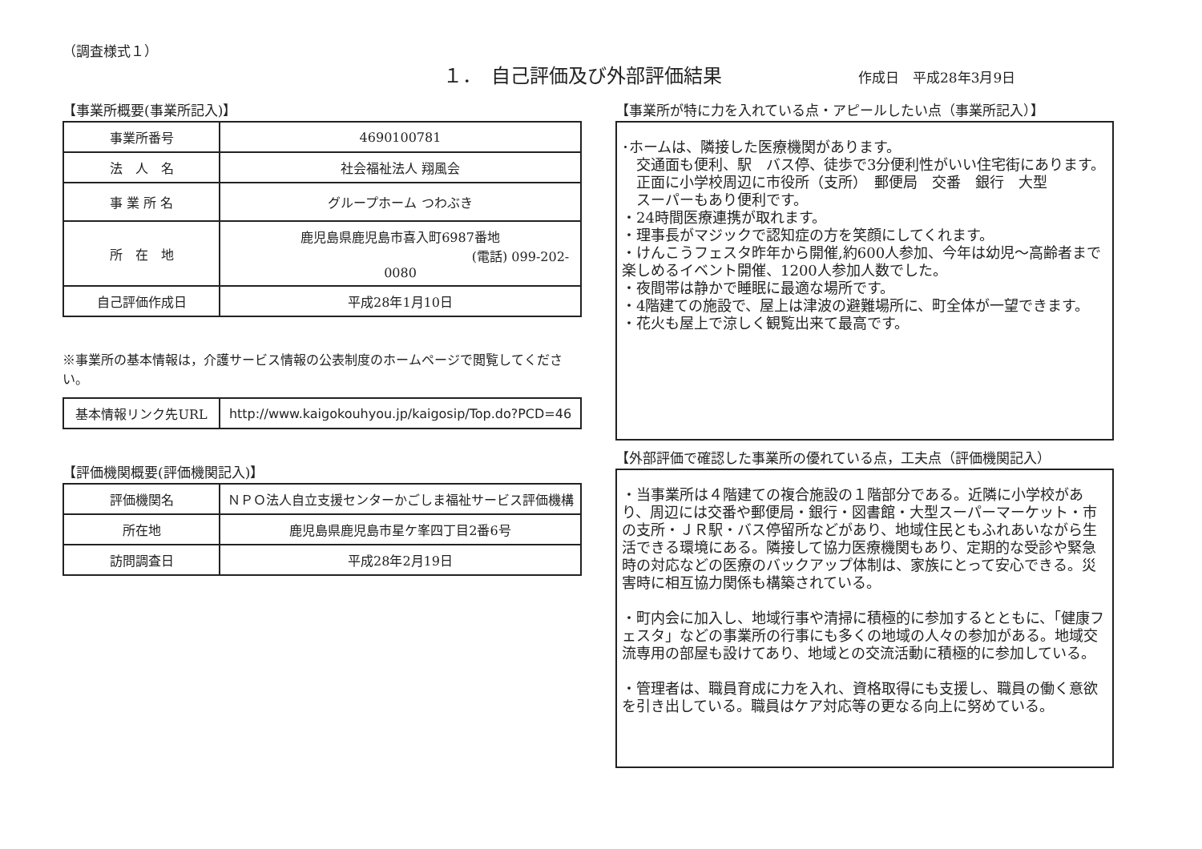（調査様式１）
１．　自己評価及び外部評価結果
作成日　平成28年3月9日
【事業所概要(事業所記入)】
| 事業所番号 | 4690100781 |
| 法 人 名 | 社会福祉法人 翔風会 |
| 事 業 所 名 | グループホーム つわぶき |
| 所 在 地 | 鹿児島県鹿児島市喜入町6987番地 (電話) 099-202-0080 |
| 自己評価作成日 | 平成28年1月10日 |
※事業所の基本情報は，介護サービス情報の公表制度のホームページで閲覧してください。
| 基本情報リンク先URL | http://www.kaigokouhyou.jp/kaigosip/Top.do?PCD=46 |
【評価機関概要(評価機関記入)】
| 評価機関名 | ＮＰＯ法人自立支援センターかごしま福祉サービス評価機構 |
| 所在地 | 鹿児島県鹿児島市星ケ峯四丁目2番6号 |
| 訪問調査日 | 平成28年2月19日 |
【事業所が特に力を入れている点・アピールしたい点（事業所記入）】
･ホームは、隣接した医療機関があります。
　交通面も便利、駅　バス停、徒歩で3分便利性がいい住宅街にあります。
　正面に小学校周辺に市役所（支所）　郵便局　交番　銀行　大型
　スーパーもあり便利です。
・24時間医療連携が取れます。
・理事長がマジックで認知症の方を笑顔にしてくれます。
・けんこうフェスタ昨年から開催,約600人参加、今年は幼児～高齢者まで楽しめるイベント開催、1200人参加人数でした。
・夜間帯は静かで睡眠に最適な場所です。
・4階建ての施設で、屋上は津波の避難場所に、町全体が一望できます。
・花火も屋上で涼しく観覧出来て最高です。
【外部評価で確認した事業所の優れている点，工夫点（評価機関記入）
・当事業所は４階建ての複合施設の１階部分である。近隣に小学校があり、周辺には交番や郵便局・銀行・図書館・大型スーパーマーケット・市の支所・ＪＲ駅・バス停留所などがあり、地域住民ともふれあいながら生活できる環境にある。隣接して協力医療機関もあり、定期的な受診や緊急時の対応などの医療のバックアップ体制は、家族にとって安心できる。災害時に相互協力関係も構築されている。
・町内会に加入し、地域行事や清掃に積極的に参加するとともに、「健康フェスタ」などの事業所の行事にも多くの地域の人々の参加がある。地域交流専用の部屋も設けてあり、地域との交流活動に積極的に参加している。
・管理者は、職員育成に力を入れ、資格取得にも支援し、職員の働く意欲を引き出している。職員はケア対応等の更なる向上に努めている。